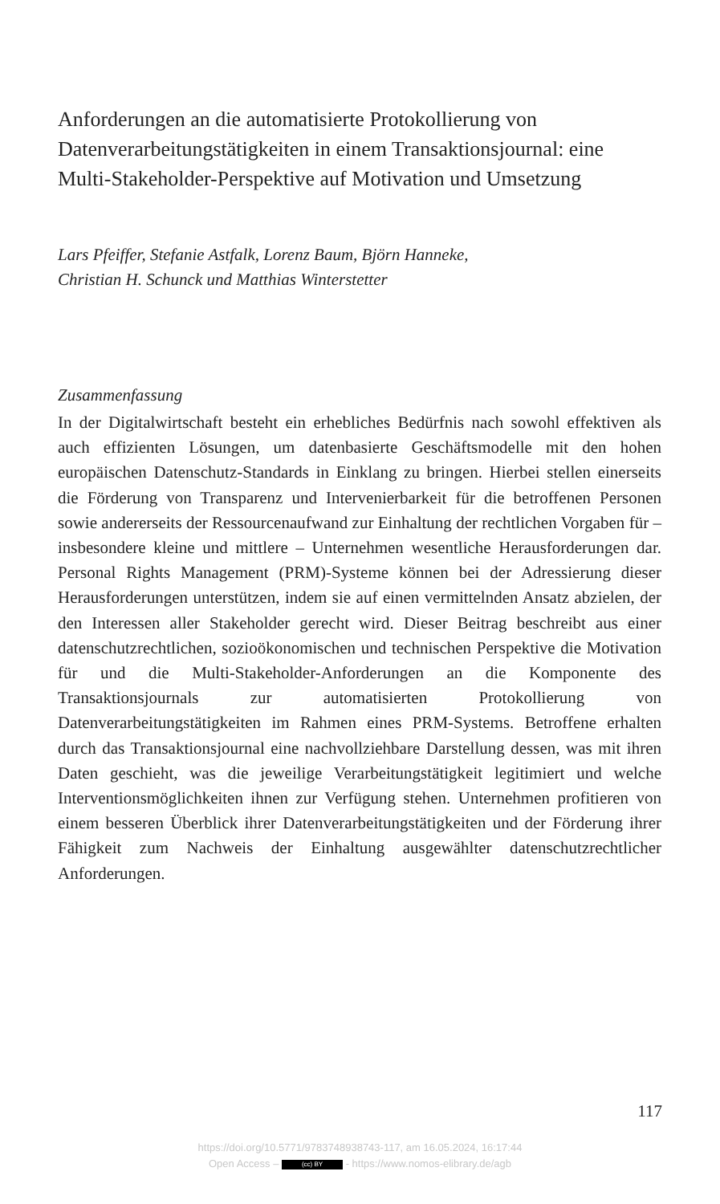Anforderungen an die automatisierte Protokollierung von Datenverarbeitungstätigkeiten in einem Transaktionsjournal: eine Multi-Stakeholder-Perspektive auf Motivation und Umsetzung
Lars Pfeiffer, Stefanie Astfalk, Lorenz Baum, Björn Hanneke,
Christian H. Schunck und Matthias Winterstetter
Zusammenfassung
In der Digitalwirtschaft besteht ein erhebliches Bedürfnis nach sowohl effektiven als auch effizienten Lösungen, um datenbasierte Geschäftsmodelle mit den hohen europäischen Datenschutz-Standards in Einklang zu bringen. Hierbei stellen einerseits die Förderung von Transparenz und Intervenierbarkeit für die betroffenen Personen sowie andererseits der Ressourcenaufwand zur Einhaltung der rechtlichen Vorgaben für – insbesondere kleine und mittlere – Unternehmen wesentliche Herausforderungen dar. Personal Rights Management (PRM)-Systeme können bei der Adressierung dieser Herausforderungen unterstützen, indem sie auf einen vermittelnden Ansatz abzielen, der den Interessen aller Stakeholder gerecht wird. Dieser Beitrag beschreibt aus einer datenschutzrechtlichen, sozioökonomischen und technischen Perspektive die Motivation für und die Multi-Stakeholder-Anforderungen an die Komponente des Transaktionsjournals zur automatisierten Protokollierung von Datenverarbeitungstätigkeiten im Rahmen eines PRM-Systems. Betroffene erhalten durch das Transaktionsjournal eine nachvollziehbare Darstellung dessen, was mit ihren Daten geschieht, was die jeweilige Verarbeitungstätigkeit legitimiert und welche Interventionsmöglichkeiten ihnen zur Verfügung stehen. Unternehmen profitieren von einem besseren Überblick ihrer Datenverarbeitungstätigkeiten und der Förderung ihrer Fähigkeit zum Nachweis der Einhaltung ausgewählter datenschutzrechtlicher Anforderungen.
117
https://doi.org/10.5771/9783748938743-117, am 16.05.2024, 16:17:44
Open Access – (cc) BY - https://www.nomos-elibrary.de/agb